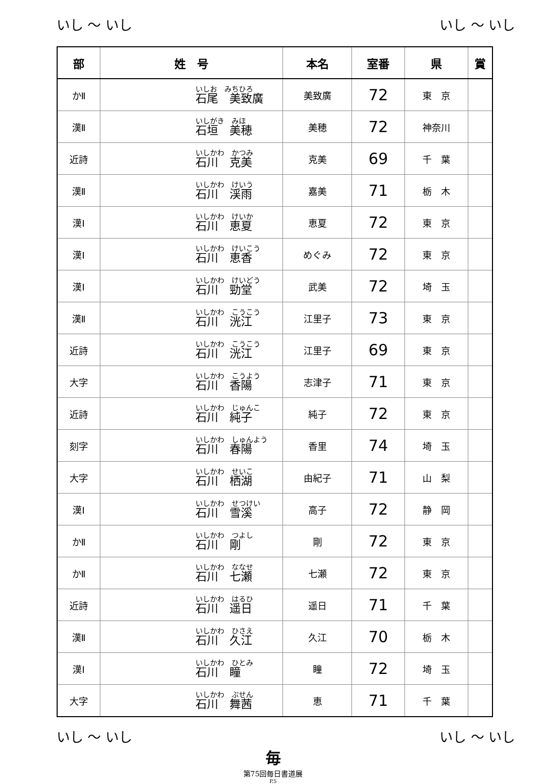いし ～ いし いし ～ いし
| 部 | 姓 号 | 本名 | 室番 | 県 | 賞 |
| --- | --- | --- | --- | --- | --- |
| かⅡ | いしお みちひろ 石尾 美致廣 | 美致廣 | 72 | 東 京 | |
| 漢Ⅱ | いしがき みほ 石垣 美穂 | 美穂 | 72 | 神奈川 | |
| 近詩 | いしかわ かつみ 石川 克美 | 克美 | 69 | 千 葉 | |
| 漢Ⅱ | いしかわ けいう 石川 渓雨 | 嘉美 | 71 | 栃 木 | |
| 漢Ⅰ | いしかわ けいか 石川 恵夏 | 恵夏 | 72 | 東 京 | |
| 漢Ⅰ | いしかわ けいこう 石川 恵香 | めぐみ | 72 | 東 京 | |
| 漢Ⅰ | いしかわ けいどう 石川 勁堂 | 武美 | 72 | 埼 玉 | |
| 漢Ⅱ | いしかわ こうこう 石川 洸江 | 江里子 | 73 | 東 京 | |
| 近詩 | いしかわ こうこう 石川 洸江 | 江里子 | 69 | 東 京 | |
| 大字 | いしかわ こうよう 石川 香陽 | 志津子 | 71 | 東 京 | |
| 近詩 | いしかわ じゅんこ 石川 純子 | 純子 | 72 | 東 京 | |
| 刻字 | いしかわ しゅんよう 石川 春陽 | 香里 | 74 | 埼 玉 | |
| 大字 | いしかわ せいこ 石川 栖湖 | 由紀子 | 71 | 山 梨 | |
| 漢Ⅰ | いしかわ せつけい 石川 雪溪 | 高子 | 72 | 静 岡 | |
| かⅡ | いしかわ つよし 石川 剛 | 剛 | 72 | 東 京 | |
| かⅡ | いしかわ ななせ 石川 七瀬 | 七瀬 | 72 | 東 京 | |
| 近詩 | いしかわ はるひ 石川 遥日 | 遥日 | 71 | 千 葉 | |
| 漢Ⅱ | いしかわ ひさえ 石川 久江 | 久江 | 70 | 栃 木 | |
| 漢Ⅰ | いしかわ ひとみ 石川 瞳 | 瞳 | 72 | 埼 玉 | |
| 大字 | いしかわ ぶせん 石川 舞茜 | 恵 | 71 | 千 葉 | |
いし ～ いし いし ～ いし
毎
第75回毎日書道展
P.5